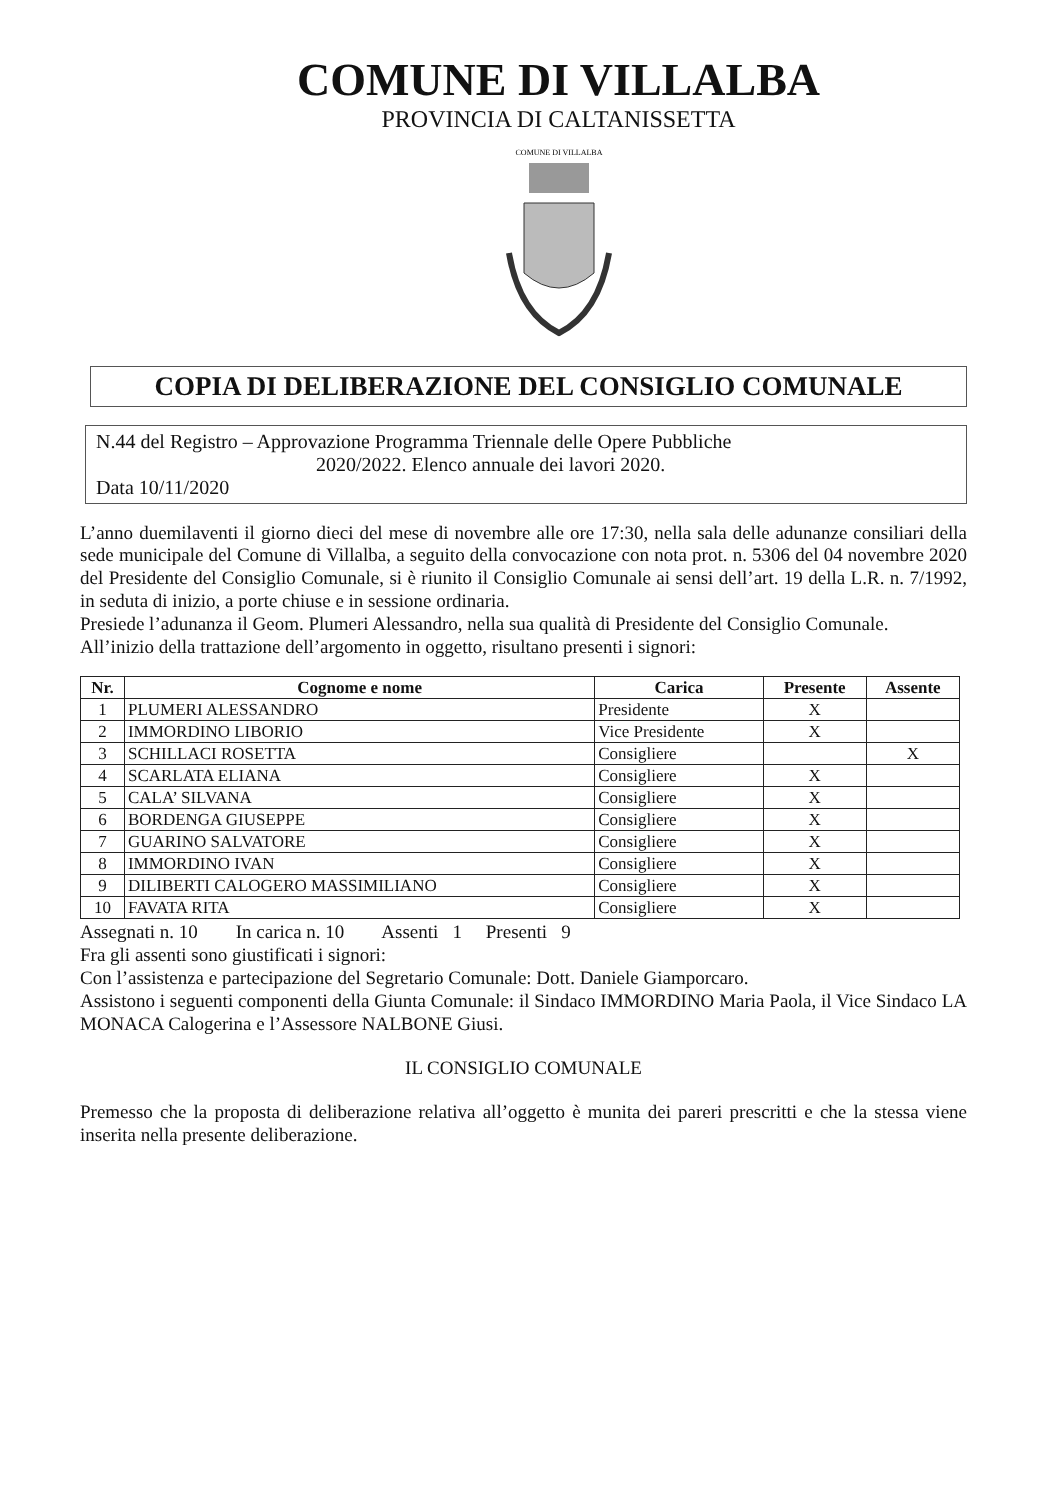COMUNE DI VILLALBA
PROVINCIA DI CALTANISSETTA
COMUNE DI VILLALBA
COPIA DI DELIBERAZIONE DEL CONSIGLIO COMUNALE
N.44 del Registro – Approvazione Programma Triennale delle Opere Pubbliche
2020/2022. Elenco annuale dei lavori 2020.
Data 10/11/2020
L’anno duemilaventi il giorno dieci del mese di novembre alle ore 17:30, nella sala delle adunanze consiliari della sede municipale del Comune di Villalba, a seguito della convocazione con nota prot. n. 5306 del 04 novembre 2020 del Presidente del Consiglio Comunale, si è riunito il Consiglio Comunale ai sensi dell’art. 19 della L.R. n. 7/1992, in seduta di inizio, a porte chiuse e in sessione ordinaria.
Presiede l’adunanza il Geom. Plumeri Alessandro, nella sua qualità di Presidente del Consiglio Comunale.
All’inizio della trattazione dell’argomento in oggetto, risultano presenti i signori:
| Nr. | Cognome e nome | Carica | Presente | Assente |
| --- | --- | --- | --- | --- |
| 1 | PLUMERI ALESSANDRO | Presidente | X | |
| 2 | IMMORDINO LIBORIO | Vice Presidente | X | |
| 3 | SCHILLACI ROSETTA | Consigliere | | X |
| 4 | SCARLATA ELIANA | Consigliere | X | |
| 5 | CALA’ SILVANA | Consigliere | X | |
| 6 | BORDENGA GIUSEPPE | Consigliere | X | |
| 7 | GUARINO SALVATORE | Consigliere | X | |
| 8 | IMMORDINO IVAN | Consigliere | X | |
| 9 | DILIBERTI CALOGERO MASSIMILIANO | Consigliere | X | |
| 10 | FAVATA RITA | Consigliere | X | |
Assegnati n. 10 In carica n. 10 Assenti 1 Presenti 9
Fra gli assenti sono giustificati i signori:
Con l’assistenza e partecipazione del Segretario Comunale: Dott. Daniele Giamporcaro.
Assistono i seguenti componenti della Giunta Comunale: il Sindaco IMMORDINO Maria Paola, il Vice Sindaco LA MONACA Calogerina e l’Assessore NALBONE Giusi.
IL CONSIGLIO COMUNALE
Premesso che la proposta di deliberazione relativa all’oggetto è munita dei pareri prescritti e che la stessa viene inserita nella presente deliberazione.